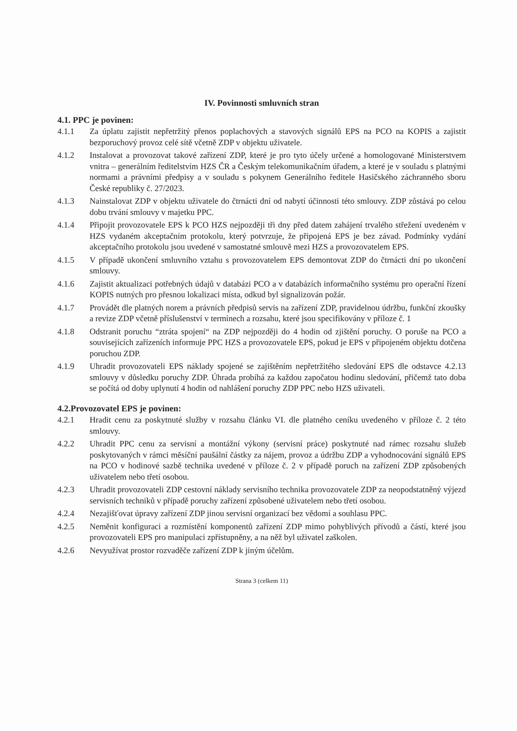IV. Povinnosti smluvních stran
4.1. PPC je povinen:
4.1.1 Za úplatu zajistit nepřetržitý přenos poplachových a stavových signálů EPS na PCO na KOPIS a zajistit bezporuchový provoz celé sítě včetně ZDP v objektu uživatele.
4.1.2 Instalovat a provozovat takové zařízení ZDP, které je pro tyto účely určené a homologované Ministerstvem vnitra – generálním ředitelstvím HZS ČR a Českým telekomunikačním úřadem, a které je v souladu s platnými normami a právními předpisy a v souladu s pokynem Generálního ředitele Hasičského záchranného sboru České republiky č. 27/2023.
4.1.3 Nainstalovat ZDP v objektu uživatele do čtrnácti dní od nabytí účinnosti této smlouvy. ZDP zůstává po celou dobu trvání smlouvy v majetku PPC.
4.1.4 Připojit provozovatele EPS k PCO HZS nejpozději tři dny před datem zahájení trvalého střežení uvedeném v HZS vydaném akceptačním protokolu, který potvrzuje, že připojená EPS je bez závad. Podmínky vydání akceptačního protokolu jsou uvedené v samostatné smlouvě mezi HZS a provozovatelem EPS.
4.1.5 V případě ukončení smluvního vztahu s provozovatelem EPS demontovat ZDP do čtrnácti dní po ukončení smlouvy.
4.1.6 Zajistit aktualizaci potřebných údajů v databázi PCO a v databázích informačního systému pro operační řízení KOPIS nutných pro přesnou lokalizaci místa, odkud byl signalizován požár.
4.1.7 Provádět dle platných norem a právních předpisů servis na zařízení ZDP, pravidelnou údržbu, funkční zkoušky a revize ZDP včetně příslušenství v termínech a rozsahu, které jsou specifikovány v příloze č. 1
4.1.8 Odstranit poruchu “ztráta spojení“ na ZDP nejpozději do 4 hodin od zjištění poruchy. O poruše na PCO a souvisejících zařízeních informuje PPC HZS a provozovatele EPS, pokud je EPS v připojeném objektu dotčena poruchou ZDP.
4.1.9 Uhradit provozovateli EPS náklady spojené se zajištěním nepřetržitého sledování EPS dle odstavce 4.2.13 smlouvy v důsledku poruchy ZDP. Úhrada probíhá za každou započatou hodinu sledování, přičemž tato doba se počítá od doby uplynutí 4 hodin od nahlášení poruchy ZDP PPC nebo HZS uživateli.
4.2.Provozovatel EPS je povinen:
4.2.1 Hradit cenu za poskytnuté služby v rozsahu článku VI. dle platného ceníku uvedeného v příloze č. 2 této smlouvy.
4.2.2 Uhradit PPC cenu za servisní a montážní výkony (servisní práce) poskytnuté nad rámec rozsahu služeb poskytovaných v rámci měsíční paušální částky za nájem, provoz a údržbu ZDP a vyhodnocování signálů EPS na PCO v hodinové sazbě technika uvedené v příloze č. 2 v případě poruch na zařízení ZDP způsobených uživatelem nebo třetí osobou.
4.2.3 Uhradit provozovateli ZDP cestovní náklady servisního technika provozovatele ZDP za neopodstatněný výjezd servisních techniků v případě poruchy zařízení způsobené uživatelem nebo třetí osobou.
4.2.4 Nezajišťovat úpravy zařízení ZDP jinou servisní organizací bez vědomí a souhlasu PPC.
4.2.5 Neměnit konfiguraci a rozmístění komponentů zařízení ZDP mimo pohyblivých přívodů a částí, které jsou provozovateli EPS pro manipulaci zpřístupněny, a na něž byl uživatel zaškolen.
4.2.6 Nevyužívat prostor rozvaděče zařízení ZDP k jiným účelům.
Strana 3 (celkem 11)